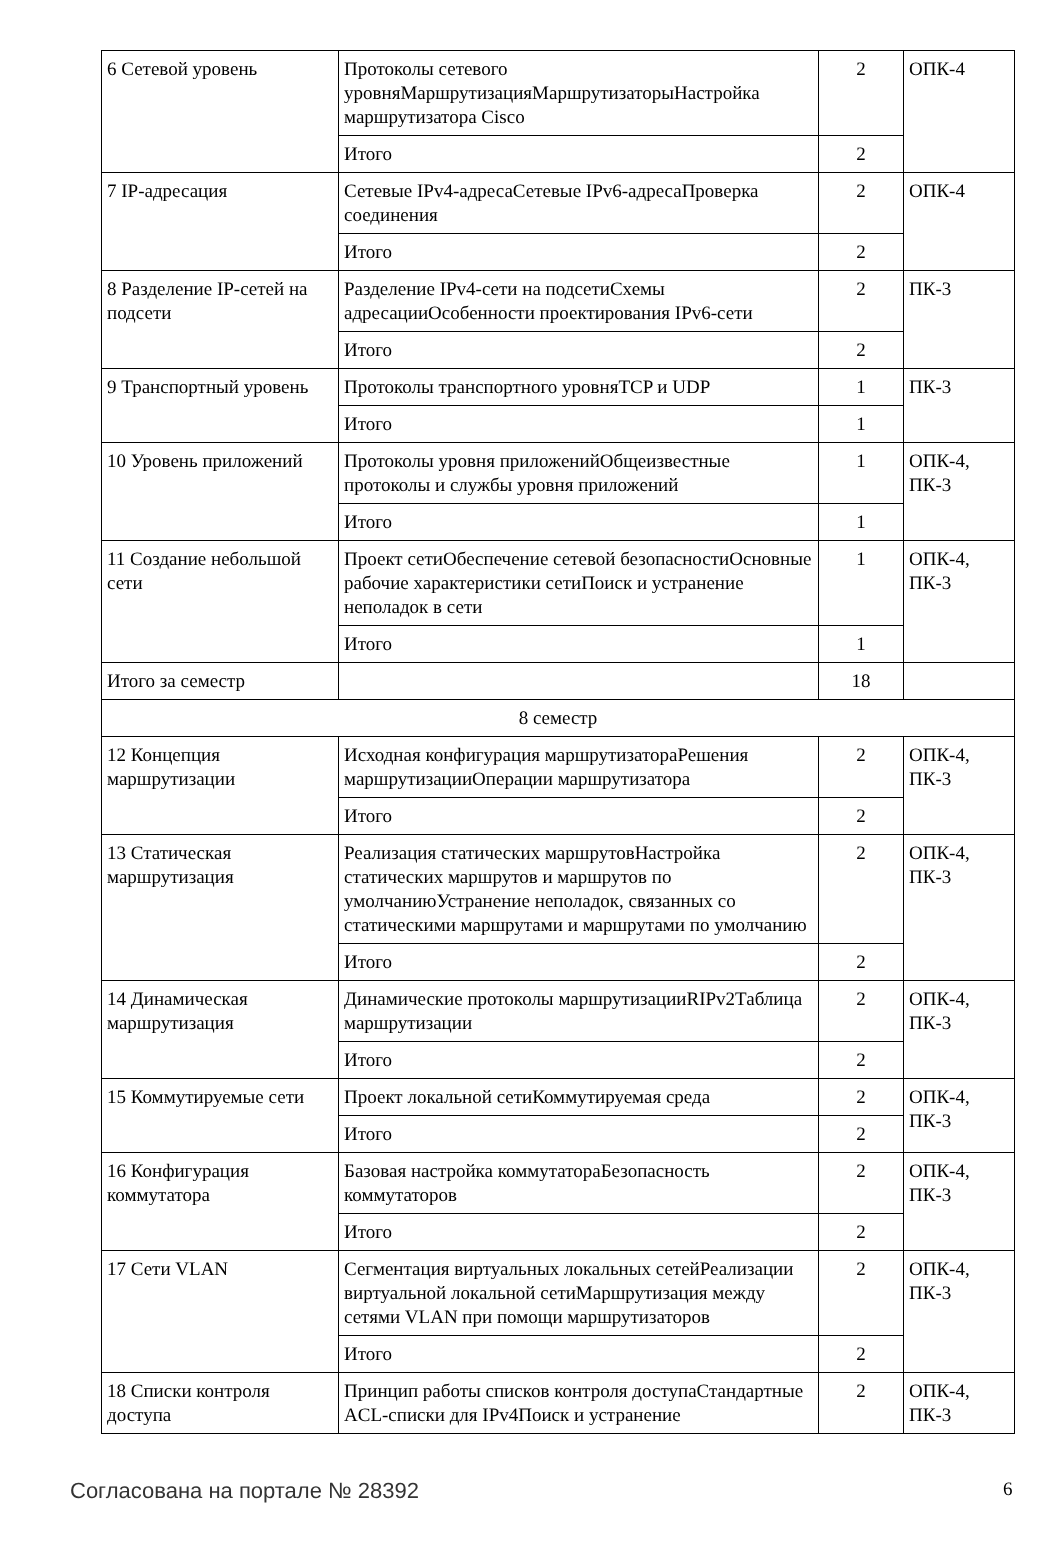| 6 Сетевой уровень | Протоколы сетевого уровняМаршрутизацияМаршрутизаторыНастройка маршрутизатора Cisco | 2 | ОПК-4 |
| | Итого | 2 | |
| 7 IP-адресация | Сетевые IPv4-адресаСетевые IPv6-адресаПроверка соединения | 2 | ОПК-4 |
| | Итого | 2 | |
| 8 Разделение IP-сетей на подсети | Разделение IPv4-сети на подсетиСхемы адресацииОсобенности проектирования IPv6-сети | 2 | ПК-3 |
| | Итого | 2 | |
| 9 Транспортный уровень | Протоколы транспортного уровняTCP и UDP | 1 | ПК-3 |
| | Итого | 1 | |
| 10 Уровень приложений | Протоколы уровня приложенийОбщеизвестные протоколы и службы уровня приложений | 1 | ОПК-4, ПК-3 |
| | Итого | 1 | |
| 11 Создание небольшой сети | Проект сетиОбеспечение сетевой безопасностиОсновные рабочие характеристики сетиПоиск и устранение неполадок в сети | 1 | ОПК-4, ПК-3 |
| | Итого | 1 | |
| Итого за семестр | | 18 | |
| 8 семестр | | | |
| 12 Концепция маршрутизации | Исходная конфигурация маршрутизатораРешения маршрутизацииОперации маршрутизатора | 2 | ОПК-4, ПК-3 |
| | Итого | 2 | |
| 13 Статическая маршрутизация | Реализация статических маршрутовНастройка статических маршрутов и маршрутов по умолчаниюУстранение неполадок, связанных со статическими маршрутами и маршрутами по умолчанию | 2 | ОПК-4, ПК-3 |
| | Итого | 2 | |
| 14 Динамическая маршрутизация | Динамические протоколы маршрутизацииRIPv2Таблица маршрутизации | 2 | ОПК-4, ПК-3 |
| | Итого | 2 | |
| 15 Коммутируемые сети | Проект локальной сетиКоммутируемая среда | 2 | ОПК-4, ПК-3 |
| | Итого | 2 | |
| 16 Конфигурация коммутатора | Базовая настройка коммутатораБезопасность коммутаторов | 2 | ОПК-4, ПК-3 |
| | Итого | 2 | |
| 17 Сети VLAN | Сегментация виртуальных локальных сетейРеализации виртуальной локальной сетиМаршрутизация между сетями VLAN при помощи маршрутизаторов | 2 | ОПК-4, ПК-3 |
| | Итого | 2 | |
| 18 Списки контроля доступа | Принцип работы списков контроля доступаСтандартные ACL-списки для IPv4Поиск и устранение | 2 | ОПК-4, ПК-3 |
Согласована на портале № 28392 6